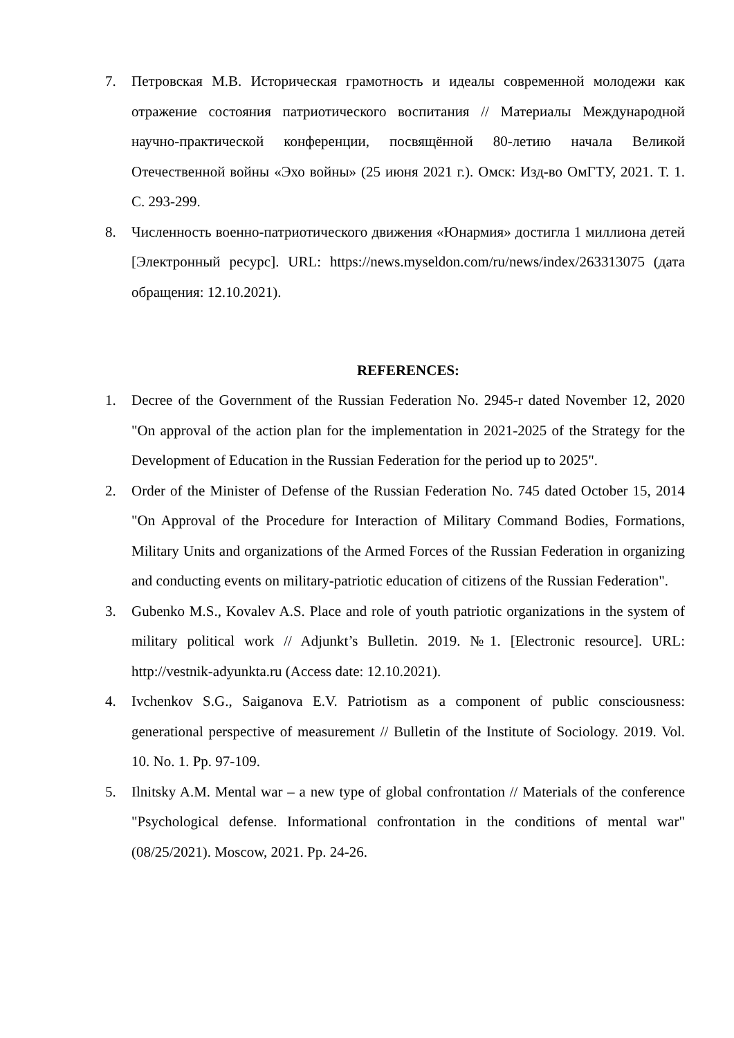7. Петровская М.В. Историческая грамотность и идеалы современной молодежи как отражение состояния патриотического воспитания // Материалы Международной научно-практической конференции, посвящённой 80-летию начала Великой Отечественной войны «Эхо войны» (25 июня 2021 г.). Омск: Изд-во ОмГТУ, 2021. Т. 1. С. 293-299.
8. Численность военно-патриотического движения «Юнармия» достигла 1 миллиона детей [Электронный ресурс]. URL: https://news.myseldon.com/ru/news/index/263313075 (дата обращения: 12.10.2021).
REFERENCES:
1. Decree of the Government of the Russian Federation No. 2945-r dated November 12, 2020 "On approval of the action plan for the implementation in 2021-2025 of the Strategy for the Development of Education in the Russian Federation for the period up to 2025".
2. Order of the Minister of Defense of the Russian Federation No. 745 dated October 15, 2014 "On Approval of the Procedure for Interaction of Military Command Bodies, Formations, Military Units and organizations of the Armed Forces of the Russian Federation in organizing and conducting events on military-patriotic education of citizens of the Russian Federation".
3. Gubenko M.S., Kovalev A.S. Place and role of youth patriotic organizations in the system of military political work // Adjunkt’s Bulletin. 2019. №1. [Electronic resource]. URL: http://vestnik-adyunkta.ru (Access date: 12.10.2021).
4. Ivchenkov S.G., Saiganova E.V. Patriotism as a component of public consciousness: generational perspective of measurement // Bulletin of the Institute of Sociology. 2019. Vol. 10. No. 1. Pp. 97-109.
5. Ilnitsky A.M. Mental war – a new type of global confrontation // Materials of the conference "Psychological defense. Informational confrontation in the conditions of mental war" (08/25/2021). Moscow, 2021. Pp. 24-26.